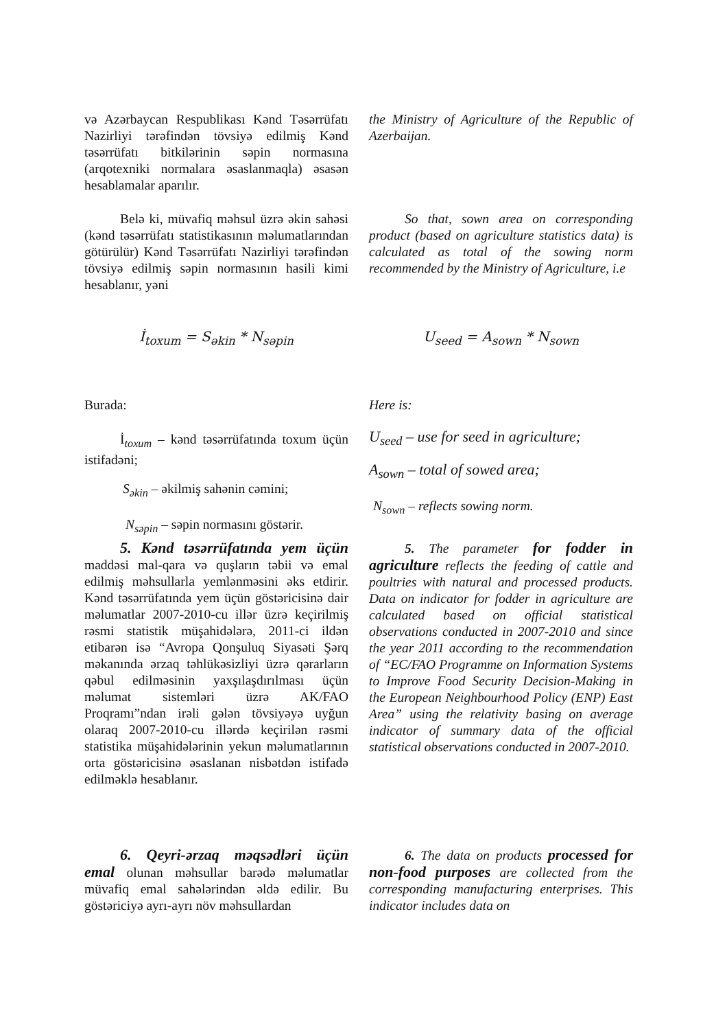və Azərbaycan Respublikası Kənd Təsərrüfatı Nazirliyi tərəfindən tövsiyə edilmiş Kənd təsərrüfatı bitkilərinin səpin normasına (arqotexniki normalara əsaslanmaqla) əsasən hesablamalar aparılır.
the Ministry of Agriculture of the Republic of Azerbaijan.
Belə ki, müvafiq məhsul üzrə əkin sahəsi (kənd təsərrüfatı statistikasının məlumatlarından götürülür) Kənd Təsərrüfatı Nazirliyi tərəfindən tövsiyə edilmiş səpin normasının hasili kimi hesablanır, yəni
So that, sown area on corresponding product (based on agriculture statistics data) is calculated as total of the sowing norm recommended by the Ministry of Agriculture, i.e
İ<sub>toxum</sub> = S<sub>əkin</sub> * N<sub>səpin</sub> U<sub>seed</sub> = A<sub>sown</sub> * N<sub>sown</sub>
Burada:
İ<sub>toxum</sub> – kənd təsərrüfatında toxum üçün istifadəni;
S<sub>əkin</sub> – əkilmiş sahənin cəmini;
N<sub>səpin</sub> – səpin normasını göstərir.
Here is:
U<sub>seed</sub> – use for seed in agriculture;
A<sub>sown</sub> – total of sowed area;
N<sub>sown</sub> – reflects sowing norm.
5. Kənd təsərrüfatında yem üçün maddəsi mal-qara və quşların təbii və emal edilmiş məhsullarla yemlənməsini əks etdirir. Kənd təsərrüfatında yem üçün göstəricisinə dair məlumatlar 2007-2010-cu illər üzrə keçirilmiş rəsmi statistik müşahidələrə, 2011-ci ildən etibarən isə “Avropa Qonşuluq Siyasəti Şərq məkanında ərzaq təhlükəsizliyi üzrə qərarların qəbul edilməsinin yaxşılaşdırılması üçün məlumat sistemləri üzrə AK/FAO Proqramı”ndan irəli gələn tövsiyəyə uyğun olaraq 2007-2010-cu illərdə keçirilən rəsmi statistika müşahidələrinin yekun məlumatlarının orta göstəricisinə əsaslanan nisbətdən istifadə edilməklə hesablanır.
5. The parameter for fodder in agriculture reflects the feeding of cattle and poultries with natural and processed products. Data on indicator for fodder in agriculture are calculated based on official statistical observations conducted in 2007-2010 and since the year 2011 according to the recommendation of “EC/FAO Programme on Information Systems to Improve Food Security Decision-Making in the European Neighbourhood Policy (ENP) East Area” using the relativity basing on average indicator of summary data of the official statistical observations conducted in 2007-2010.
6. Qeyri-ərzaq məqsədləri üçün emal olunan məhsullar barədə məlumatlar müvafiq emal sahələrindən əldə edilir. Bu göstəriciyə ayrı-ayrı növ məhsullardan
6. The data on products processed for non-food purposes are collected from the corresponding manufacturing enterprises. This indicator includes data on